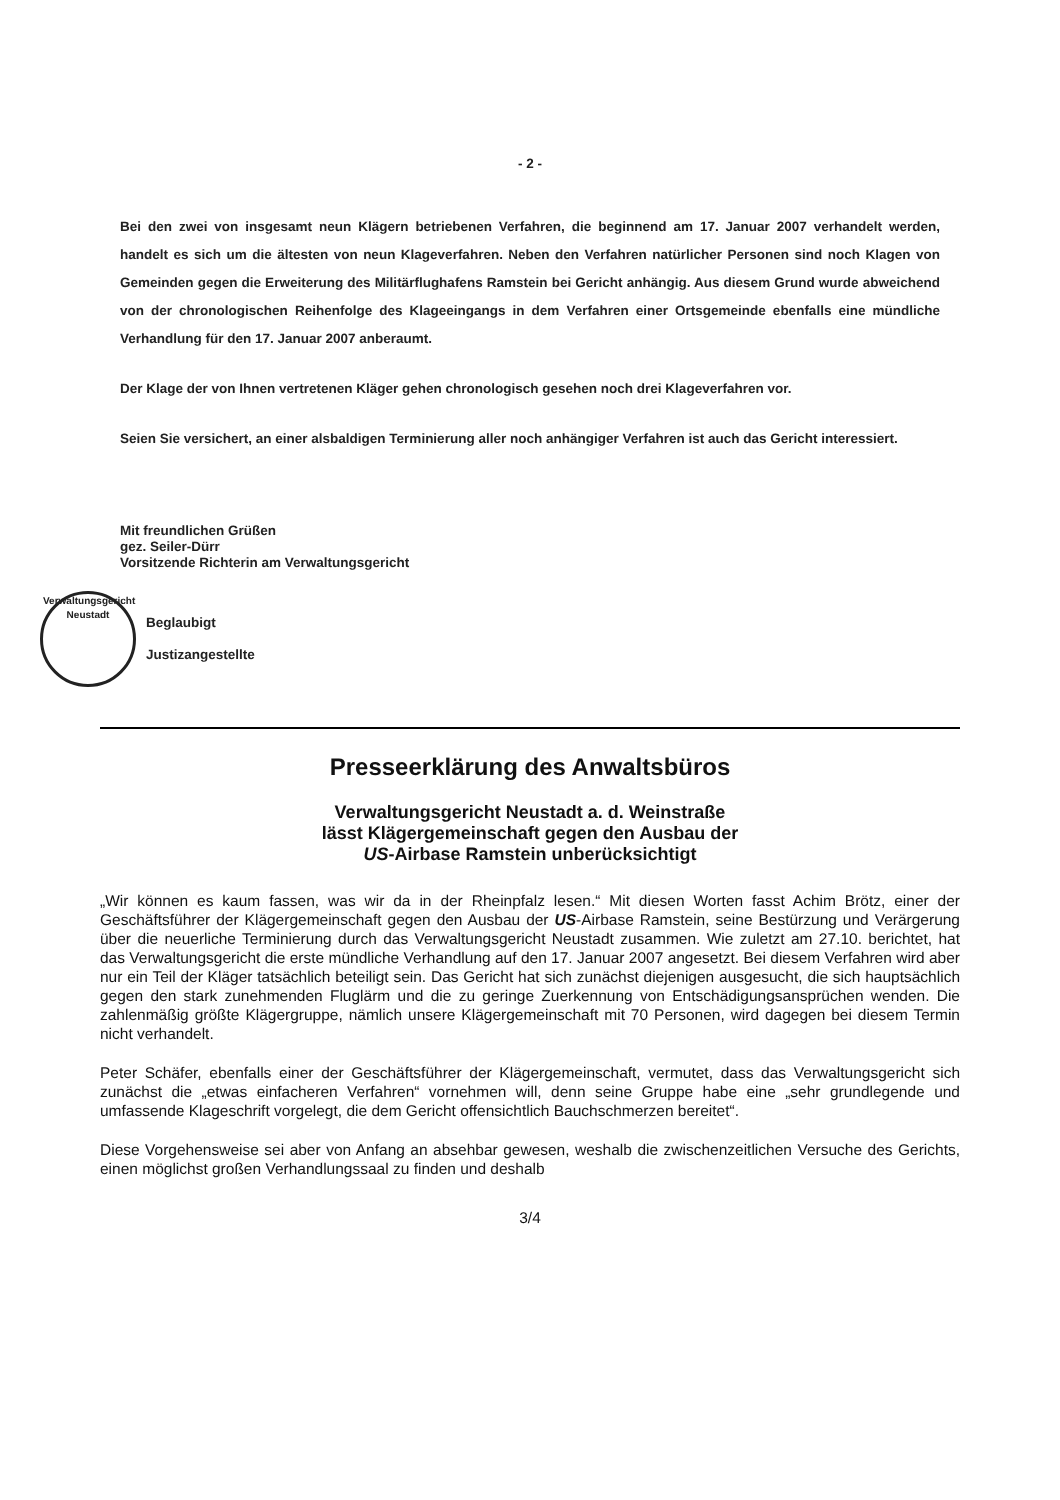- 2 -
Bei den zwei von insgesamt neun Klägern betriebenen Verfahren, die beginnend am 17. Januar 2007 verhandelt werden, handelt es sich um die ältesten von neun Klageverfahren. Neben den Verfahren natürlicher Personen sind noch Klagen von Gemeinden gegen die Erweiterung des Militärflughafens Ramstein bei Gericht anhängig. Aus diesem Grund wurde abweichend von der chronologischen Reihenfolge des Klageeingangs in dem Verfahren einer Ortsgemeinde ebenfalls eine mündliche Verhandlung für den 17. Januar 2007 anberaumt.
Der Klage der von Ihnen vertretenen Kläger gehen chronologisch gesehen noch drei Klageverfahren vor.
Seien Sie versichert, an einer alsbaldigen Terminierung aller noch anhängiger Verfahren ist auch das Gericht interessiert.
Mit freundlichen Grüßen
gez. Seiler-Dürr
Vorsitzende Richterin am Verwaltungsgericht
Verwaltungsgericht
Neustadt
Beglaubigt
Justizangestellte
Presseerklärung des Anwaltsbüros
Verwaltungsgericht Neustadt a. d. Weinstraße
lässt Klägergemeinschaft gegen den Ausbau der
US-Airbase Ramstein unberücksichtigt
„Wir können es kaum fassen, was wir da in der Rheinpfalz lesen.“ Mit diesen Worten fasst Achim Brötz, einer der Geschäftsführer der Klägergemeinschaft gegen den Ausbau der US-Airbase Ramstein, seine Bestürzung und Verärgerung über die neuerliche Terminierung durch das Verwaltungsgericht Neustadt zusammen. Wie zuletzt am 27.10. berichtet, hat das Verwaltungsgericht die erste mündliche Verhandlung auf den 17. Januar 2007 angesetzt. Bei diesem Verfahren wird aber nur ein Teil der Kläger tatsächlich beteiligt sein. Das Gericht hat sich zunächst diejenigen ausgesucht, die sich hauptsächlich gegen den stark zunehmenden Fluglärm und die zu geringe Zuerkennung von Entschädigungsansprüchen wenden. Die zahlenmäßig größte Klägergruppe, nämlich unsere Klägergemeinschaft mit 70 Personen, wird dagegen bei diesem Termin nicht verhandelt.
Peter Schäfer, ebenfalls einer der Geschäftsführer der Klägergemeinschaft, vermutet, dass das Verwaltungsgericht sich zunächst die „etwas einfacheren Verfahren“ vornehmen will, denn seine Gruppe habe eine „sehr grundlegende und umfassende Klageschrift vorgelegt, die dem Gericht offensichtlich Bauchschmerzen bereitet“.
Diese Vorgehensweise sei aber von Anfang an absehbar gewesen, weshalb die zwischenzeitlichen Versuche des Gerichts, einen möglichst großen Verhandlungssaal zu finden und deshalb
3/4